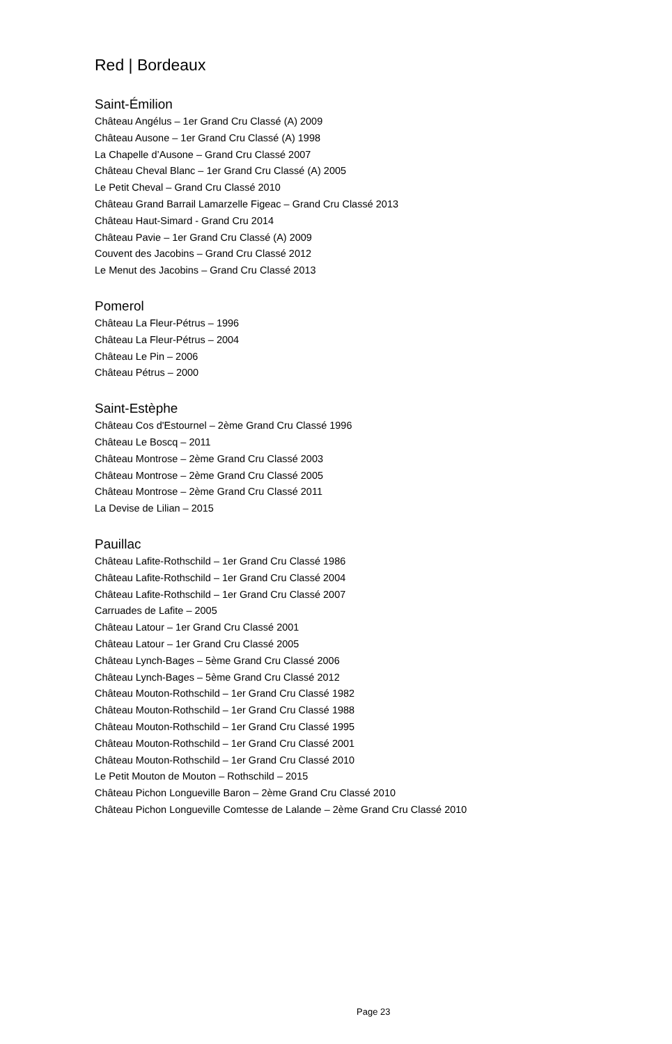Red | Bordeaux
Saint-Émilion
Château Angélus – 1er Grand Cru Classé (A) 2009
Château Ausone – 1er Grand Cru Classé (A) 1998
La Chapelle d’Ausone – Grand Cru Classé 2007
Château Cheval Blanc – 1er Grand Cru Classé (A) 2005
Le Petit Cheval – Grand Cru Classé 2010
Château Grand Barrail Lamarzelle Figeac – Grand Cru Classé 2013
Château Haut-Simard - Grand Cru 2014
Château Pavie – 1er Grand Cru Classé (A) 2009
Couvent des Jacobins – Grand Cru Classé 2012
Le Menut des Jacobins – Grand Cru Classé 2013
Pomerol
Château La Fleur-Pétrus – 1996
Château La Fleur-Pétrus – 2004
Château Le Pin – 2006
Château Pétrus – 2000
Saint-Estèphe
Château Cos d'Estournel – 2ème Grand Cru Classé 1996
Château Le Boscq – 2011
Château Montrose – 2ème Grand Cru Classé 2003
Château Montrose – 2ème Grand Cru Classé 2005
Château Montrose – 2ème Grand Cru Classé 2011
La Devise de Lilian – 2015
Pauillac
Château Lafite-Rothschild – 1er Grand Cru Classé 1986
Château Lafite-Rothschild – 1er Grand Cru Classé 2004
Château Lafite-Rothschild – 1er Grand Cru Classé 2007
Carruades de Lafite – 2005
Château Latour – 1er Grand Cru Classé 2001
Château Latour – 1er Grand Cru Classé 2005
Château Lynch-Bages – 5ème Grand Cru Classé 2006
Château Lynch-Bages – 5ème Grand Cru Classé 2012
Château Mouton-Rothschild – 1er Grand Cru Classé 1982
Château Mouton-Rothschild – 1er Grand Cru Classé 1988
Château Mouton-Rothschild – 1er Grand Cru Classé 1995
Château Mouton-Rothschild – 1er Grand Cru Classé 2001
Château Mouton-Rothschild – 1er Grand Cru Classé 2010
Le Petit Mouton de Mouton – Rothschild – 2015
Château Pichon Longueville Baron – 2ème Grand Cru Classé 2010
Château Pichon Longueville Comtesse de Lalande – 2ème Grand Cru Classé 2010
Page 23